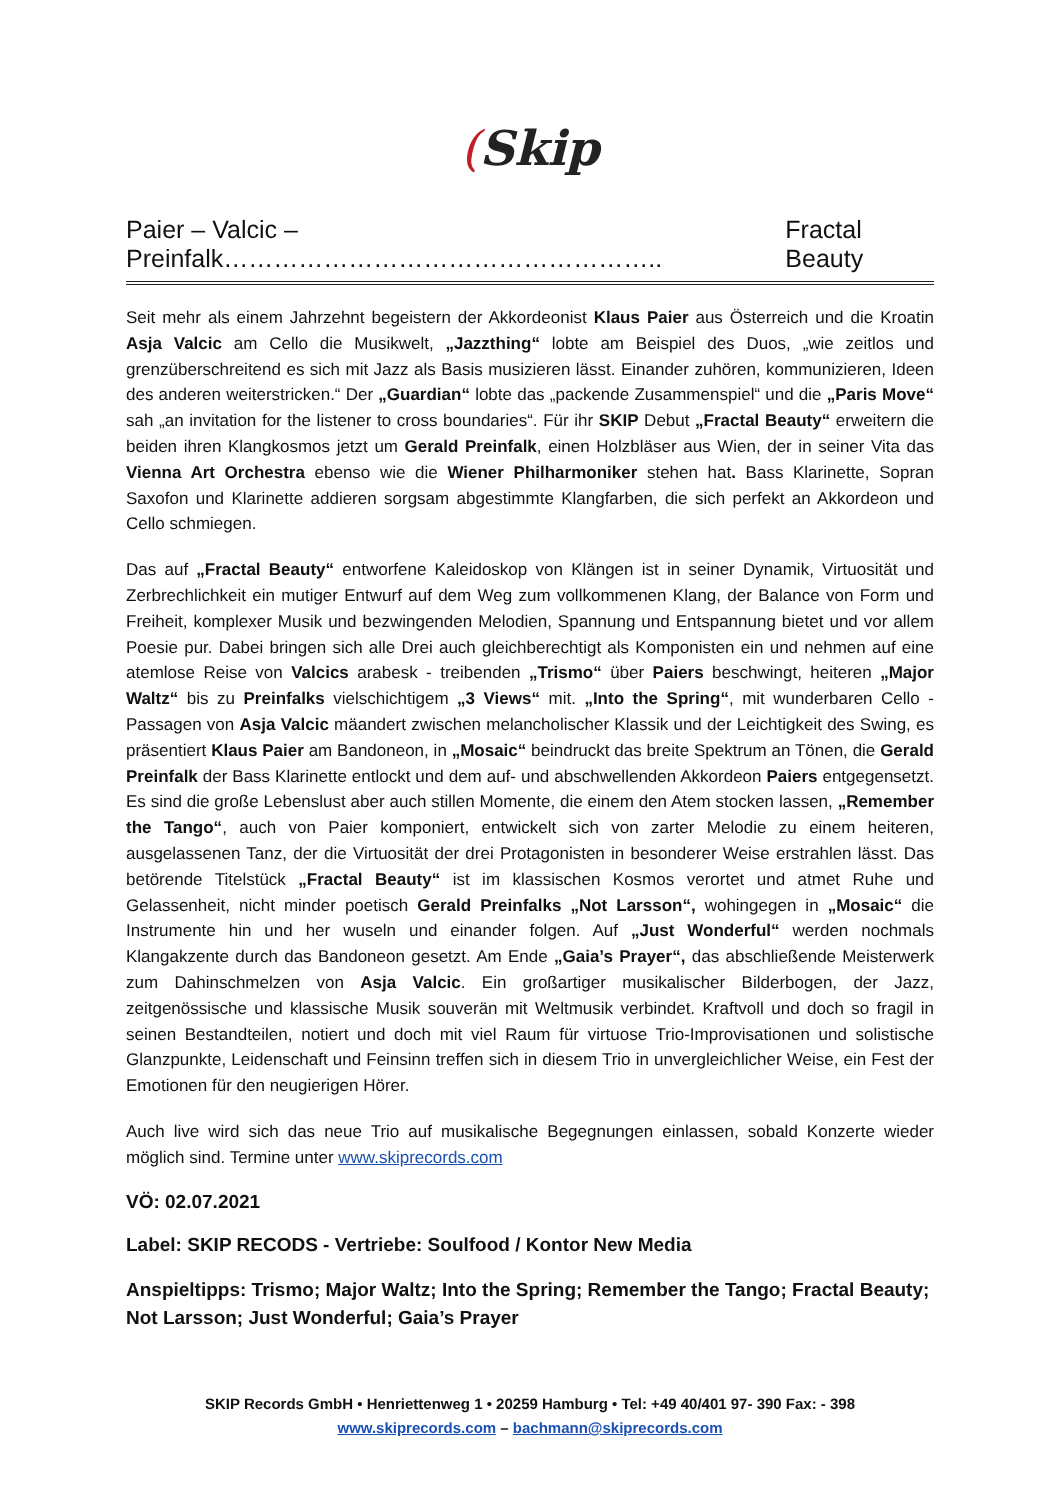(Skip
Paier – Valcic – Preinfalk…………………………………………….. Fractal Beauty
Seit mehr als einem Jahrzehnt begeistern der Akkordeonist Klaus Paier aus Österreich und die Kroatin Asja Valcic am Cello die Musikwelt, „Jazzthing“ lobte am Beispiel des Duos, „wie zeitlos und grenzüberschreitend es sich mit Jazz als Basis musizieren lässt. Einander zuhören, kommunizieren, Ideen des anderen weiterstricken.“ Der „Guardian“ lobte das „packende Zusammenspiel“ und die „Paris Move“ sah „an invitation for the listener to cross boundaries“. Für ihr SKIP Debut „Fractal Beauty“ erweitern die beiden ihren Klangkosmos jetzt um Gerald Preinfalk, einen Holzbläser aus Wien, der in seiner Vita das Vienna Art Orchestra ebenso wie die Wiener Philharmoniker stehen hat. Bass Klarinette, Sopran Saxofon und Klarinette addieren sorgsam abgestimmte Klangfarben, die sich perfekt an Akkordeon und Cello schmiegen.
Das auf „Fractal Beauty“ entworfene Kaleidoskop von Klängen ist in seiner Dynamik, Virtuosität und Zerbrechlichkeit ein mutiger Entwurf auf dem Weg zum vollkommenen Klang, der Balance von Form und Freiheit, komplexer Musik und bezwingenden Melodien, Spannung und Entspannung bietet und vor allem Poesie pur. Dabei bringen sich alle Drei auch gleichberechtigt als Komponisten ein und nehmen auf eine atemlose Reise von Valcics arabesk - treibenden „Trismo“ über Paiers beschwingt, heiteren „Major Waltz“ bis zu Preinfalks vielschichtigem „3 Views“ mit. „Into the Spring“, mit wunderbaren Cello - Passagen von Asja Valcic mäandert zwischen melancholischer Klassik und der Leichtigkeit des Swing, es präsentiert Klaus Paier am Bandoneon, in „Mosaic“ beindruckt das breite Spektrum an Tönen, die Gerald Preinfalk der Bass Klarinette entlockt und dem auf- und abschwellenden Akkordeon Paiers entgegensetzt. Es sind die große Lebenslust aber auch stillen Momente, die einem den Atem stocken lassen, „Remember the Tango“, auch von Paier komponiert, entwickelt sich von zarter Melodie zu einem heiteren, ausgelassenen Tanz, der die Virtuosität der drei Protagonisten in besonderer Weise erstrahlen lässt. Das betörende Titelstück „Fractal Beauty“ ist im klassischen Kosmos verortet und atmet Ruhe und Gelassenheit, nicht minder poetisch Gerald Preinfalks „Not Larsson“, wohingegen in „Mosaic“ die Instrumente hin und her wuseln und einander folgen. Auf „Just Wonderful“ werden nochmals Klangakzente durch das Bandoneon gesetzt. Am Ende „Gaia’s Prayer“, das abschließende Meisterwerk zum Dahinschmelzen von Asja Valcic. Ein großartiger musikalischer Bilderbogen, der Jazz, zeitgenössische und klassische Musik souverän mit Weltmusik verbindet. Kraftvoll und doch so fragil in seinen Bestandteilen, notiert und doch mit viel Raum für virtuose Trio-Improvisationen und solistische Glanzpunkte, Leidenschaft und Feinsinn treffen sich in diesem Trio in unvergleichlicher Weise, ein Fest der Emotionen für den neugierigen Hörer.
Auch live wird sich das neue Trio auf musikalische Begegnungen einlassen, sobald Konzerte wieder möglich sind. Termine unter www.skiprecords.com
VÖ: 02.07.2021
Label: SKIP RECODS - Vertriebe: Soulfood / Kontor New Media
Anspieltipps: Trismo; Major Waltz; Into the Spring; Remember the Tango; Fractal Beauty; Not Larsson; Just Wonderful; Gaia’s Prayer
SKIP Records GmbH • Henriettenweg 1 • 20259 Hamburg • Tel: +49 40/401 97- 390 Fax: - 398
www.skiprecords.com – bachmann@skiprecords.com